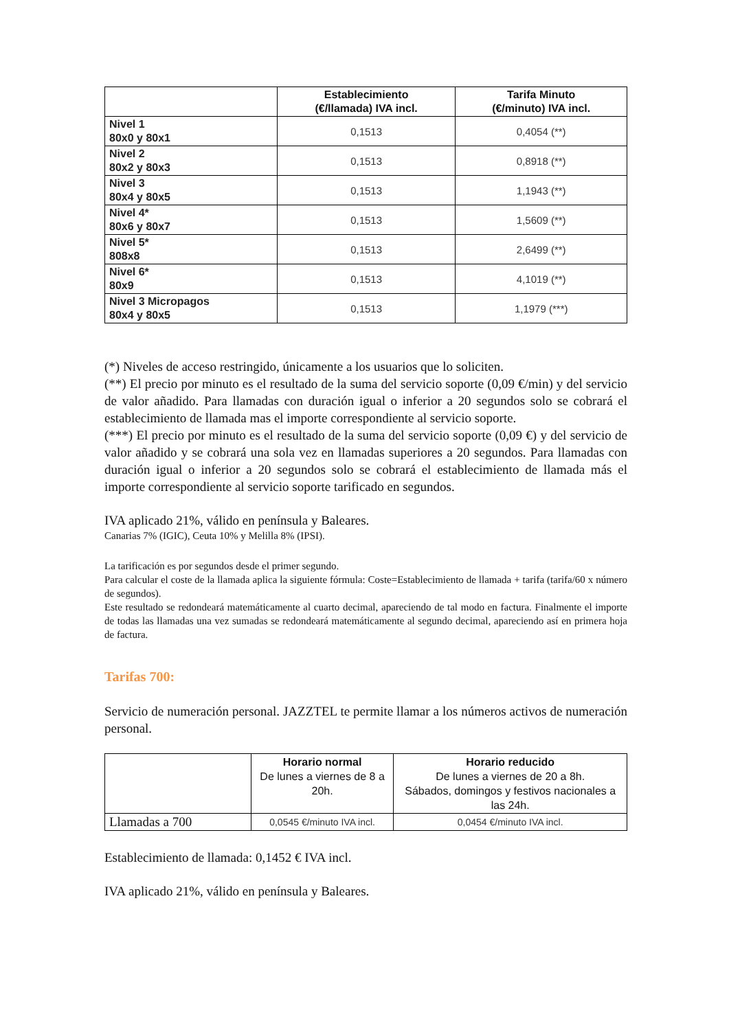| | Establecimiento (€/llamada) IVA incl. | Tarifa Minuto (€/minuto) IVA incl. |
| --- | --- | --- |
| Nivel 1 80x0 y 80x1 | 0,1513 | 0,4054 (**) |
| Nivel 2 80x2 y 80x3 | 0,1513 | 0,8918 (**) |
| Nivel 3 80x4 y 80x5 | 0,1513 | 1,1943 (**) |
| Nivel 4* 80x6 y 80x7 | 0,1513 | 1,5609 (**) |
| Nivel 5* 808x8 | 0,1513 | 2,6499 (**) |
| Nivel 6* 80x9 | 0,1513 | 4,1019 (**) |
| Nivel 3 Micropagos 80x4 y 80x5 | 0,1513 | 1,1979 (***) |
(*) Niveles de acceso restringido, únicamente a los usuarios que lo soliciten.
(**) El precio por minuto es el resultado de la suma del servicio soporte (0,09 €/min) y del servicio de valor añadido. Para llamadas con duración igual o inferior a 20 segundos solo se cobrará el establecimiento de llamada mas el importe correspondiente al servicio soporte.
(***) El precio por minuto es el resultado de la suma del servicio soporte (0,09 €) y del servicio de valor añadido y se cobrará una sola vez en llamadas superiores a 20 segundos. Para llamadas con duración igual o inferior a 20 segundos solo se cobrará el establecimiento de llamada más el importe correspondiente al servicio soporte tarificado en segundos.
IVA aplicado 21%, válido en península y Baleares.
Canarias 7% (IGIC), Ceuta 10% y Melilla 8% (IPSI).
La tarificación es por segundos desde el primer segundo.
Para calcular el coste de la llamada aplica la siguiente fórmula: Coste=Establecimiento de llamada + tarifa (tarifa/60 x número de segundos).
Este resultado se redondeará matemáticamente al cuarto decimal, apareciendo de tal modo en factura. Finalmente el importe de todas las llamadas una vez sumadas se redondeará matemáticamente al segundo decimal, apareciendo así en primera hoja de factura.
Tarifas 700:
Servicio de numeración personal. JAZZTEL te permite llamar a los números activos de numeración personal.
| | Horario normal De lunes a viernes de 8 a 20h. | Horario reducido De lunes a viernes de 20 a 8h. Sábados, domingos y festivos nacionales a las 24h. |
| --- | --- | --- |
| Llamadas a 700 | 0,0545 €/minuto IVA incl. | 0,0454 €/minuto IVA incl. |
Establecimiento de llamada: 0,1452 € IVA incl.
IVA aplicado 21%, válido en península y Baleares.